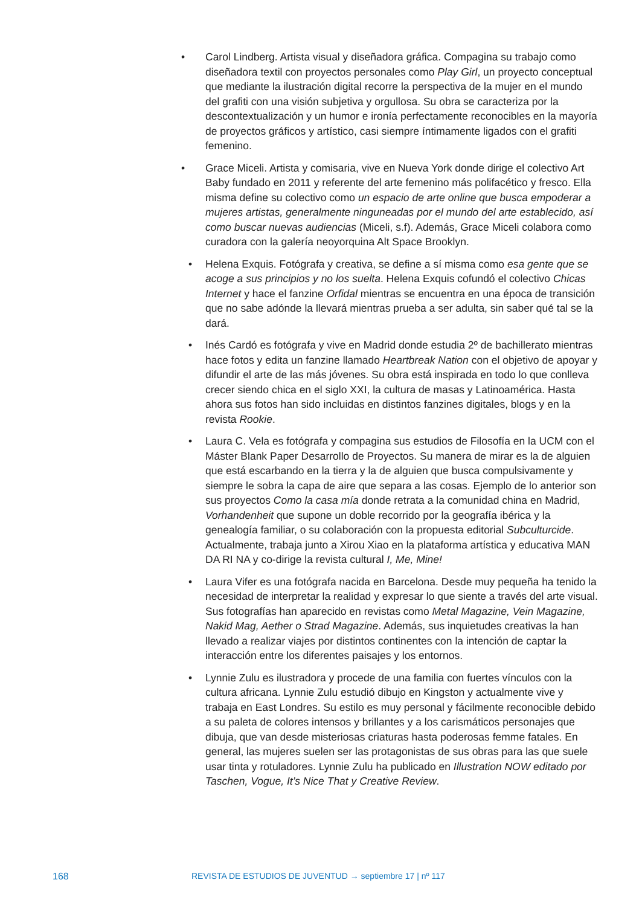• Carol Lindberg. Artista visual y diseñadora gráfica. Compagina su trabajo como diseñadora textil con proyectos personales como Play Girl, un proyecto conceptual que mediante la ilustración digital recorre la perspectiva de la mujer en el mundo del grafiti con una visión subjetiva y orgullosa. Su obra se caracteriza por la descontextualización y un humor e ironía perfectamente reconocibles en la mayoría de proyectos gráficos y artístico, casi siempre íntimamente ligados con el grafiti femenino.
• Grace Miceli. Artista y comisaria, vive en Nueva York donde dirige el colectivo Art Baby fundado en 2011 y referente del arte femenino más polifacético y fresco. Ella misma define su colectivo como un espacio de arte online que busca empoderar a mujeres artistas, generalmente ninguneadas por el mundo del arte establecido, así como buscar nuevas audiencias (Miceli, s.f). Además, Grace Miceli colabora como curadora con la galería neoyorquina Alt Space Brooklyn.
• Helena Exquis. Fotógrafa y creativa, se define a sí misma como esa gente que se acoge a sus principios y no los suelta. Helena Exquis cofundó el colectivo Chicas Internet y hace el fanzine Orfidal mientras se encuentra en una época de transición que no sabe adónde la llevará mientras prueba a ser adulta, sin saber qué tal se la dará.
• Inés Cardó es fotógrafa y vive en Madrid donde estudia 2º de bachillerato mientras hace fotos y edita un fanzine llamado Heartbreak Nation con el objetivo de apoyar y difundir el arte de las más jóvenes. Su obra está inspirada en todo lo que conlleva crecer siendo chica en el siglo XXI, la cultura de masas y Latinoamérica. Hasta ahora sus fotos han sido incluidas en distintos fanzines digitales, blogs y en la revista Rookie.
• Laura C. Vela es fotógrafa y compagina sus estudios de Filosofía en la UCM con el Máster Blank Paper Desarrollo de Proyectos. Su manera de mirar es la de alguien que está escarbando en la tierra y la de alguien que busca compulsivamente y siempre le sobra la capa de aire que separa a las cosas. Ejemplo de lo anterior son sus proyectos Como la casa mía donde retrata a la comunidad china en Madrid, Vorhandenheit que supone un doble recorrido por la geografía ibérica y la genealogía familiar, o su colaboración con la propuesta editorial Subculturcide. Actualmente, trabaja junto a Xirou Xiao en la plataforma artística y educativa MAN DA RI NA y co-dirige la revista cultural I, Me, Mine!
• Laura Vifer es una fotógrafa nacida en Barcelona. Desde muy pequeña ha tenido la necesidad de interpretar la realidad y expresar lo que siente a través del arte visual. Sus fotografías han aparecido en revistas como Metal Magazine, Vein Magazine, Nakid Mag, Aether o Strad Magazine. Además, sus inquietudes creativas la han llevado a realizar viajes por distintos continentes con la intención de captar la interacción entre los diferentes paisajes y los entornos.
• Lynnie Zulu es ilustradora y procede de una familia con fuertes vínculos con la cultura africana. Lynnie Zulu estudió dibujo en Kingston y actualmente vive y trabaja en East Londres. Su estilo es muy personal y fácilmente reconocible debido a su paleta de colores intensos y brillantes y a los carismáticos personajes que dibuja, que van desde misteriosas criaturas hasta poderosas femme fatales. En general, las mujeres suelen ser las protagonistas de sus obras para las que suele usar tinta y rotuladores. Lynnie Zulu ha publicado en Illustration NOW editado por Taschen, Vogue, It’s Nice That y Creative Review.
168 REVISTA DE ESTUDIOS DE JUVENTUD → septiembre 17 | nº 117